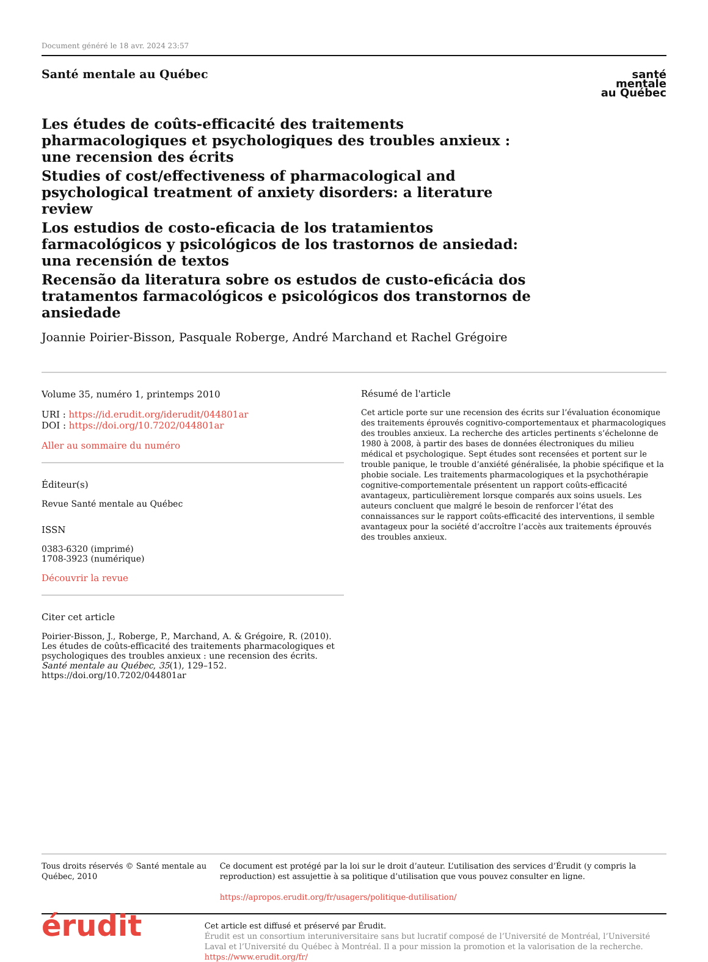Document généré le 18 avr. 2024 23:57
Santé mentale au Québec
santé
mentale
au Québec
Les études de coûts-efficacité des traitements pharmacologiques et psychologiques des troubles anxieux : une recension des écrits
Studies of cost/effectiveness of pharmacological and psychological treatment of anxiety disorders: a literature review
Los estudios de costo-eficacia de los tratamientos farmacológicos y psicológicos de los trastornos de ansiedad: una recensión de textos
Recensão da literatura sobre os estudos de custo-eficácia dos tratamentos farmacológicos e psicológicos dos transtornos de ansiedade
Joannie Poirier-Bisson, Pasquale Roberge, André Marchand et Rachel Grégoire
Volume 35, numéro 1, printemps 2010
URI : https://id.erudit.org/iderudit/044801ar
DOI : https://doi.org/10.7202/044801ar
Aller au sommaire du numéro
Éditeur(s)
Revue Santé mentale au Québec
ISSN
0383-6320 (imprimé)
1708-3923 (numérique)
Découvrir la revue
Citer cet article
Poirier-Bisson, J., Roberge, P., Marchand, A. & Grégoire, R. (2010). Les études de coûts-efficacité des traitements pharmacologiques et psychologiques des troubles anxieux : une recension des écrits. Santé mentale au Québec, 35(1), 129–152. https://doi.org/10.7202/044801ar
Résumé de l'article
Cet article porte sur une recension des écrits sur l’évaluation économique des traitements éprouvés cognitivo-comportementaux et pharmacologiques des troubles anxieux. La recherche des articles pertinents s’échelonne de 1980 à 2008, à partir des bases de données électroniques du milieu médical et psychologique. Sept études sont recensées et portent sur le trouble panique, le trouble d’anxiété généralisée, la phobie spécifique et la phobie sociale. Les traitements pharmacologiques et la psychothérapie cognitive-comportementale présentent un rapport coûts-efficacité avantageux, particulièrement lorsque comparés aux soins usuels. Les auteurs concluent que malgré le besoin de renforcer l’état des connaissances sur le rapport coûts-efficacité des interventions, il semble avantageux pour la société d’accroître l’accès aux traitements éprouvés des troubles anxieux.
Tous droits réservés © Santé mentale au Québec, 2010 Ce document est protégé par la loi sur le droit d’auteur. L’utilisation des services d’Érudit (y compris la reproduction) est assujettie à sa politique d’utilisation que vous pouvez consulter en ligne.
https://apropos.erudit.org/fr/usagers/politique-dutilisation/
érudit
Cet article est diffusé et préservé par Érudit.
Érudit est un consortium interuniversitaire sans but lucratif composé de l’Université de Montréal, l’Université Laval et l’Université du Québec à Montréal. Il a pour mission la promotion et la valorisation de la recherche.
https://www.erudit.org/fr/